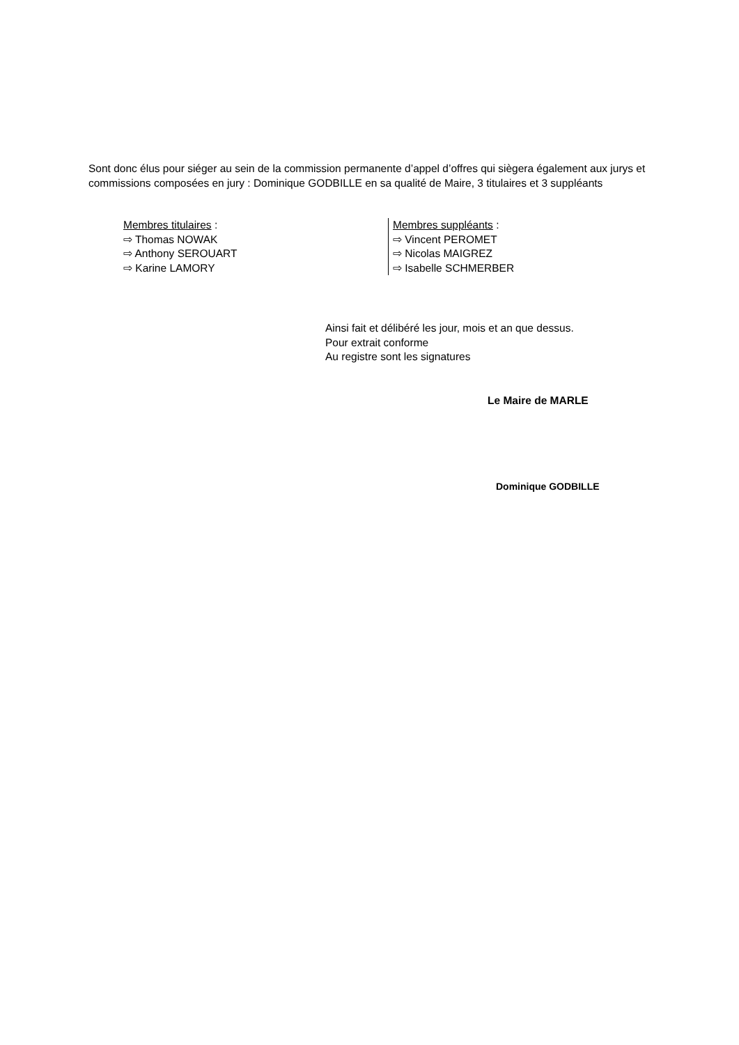Sont donc élus pour siéger au sein de la commission permanente d’appel d’offres qui siègera également aux jurys et commissions composées en jury : Dominique GODBILLE en sa qualité de Maire, 3 titulaires et 3 suppléants
Membres titulaires :
⇨ Thomas NOWAK
⇨ Anthony SEROUART
⇨ Karine LAMORY
Membres suppléants :
⇨ Vincent PEROMET
⇨ Nicolas MAIGREZ
⇨ Isabelle SCHMERBER
Ainsi fait et délibéré les jour, mois et an que dessus.
Pour extrait conforme
Au registre sont les signatures
Le Maire de MARLE
Dominique GODBILLE